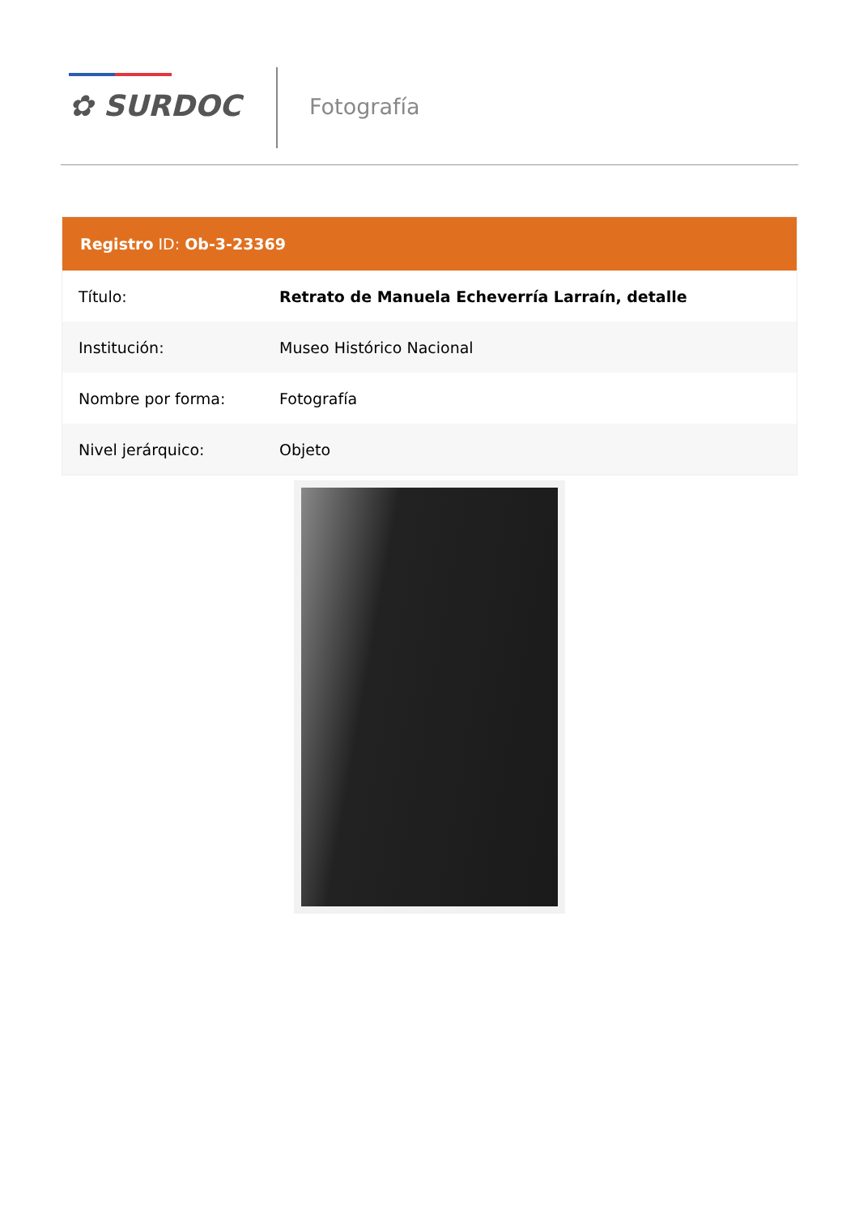✿ SURDOC Fotografía
Registro ID: Ob-3-23369
| Título: | Retrato de Manuela Echeverría Larraín, detalle |
| Institución: | Museo Histórico Nacional |
| Nombre por forma: | Fotografía |
| Nivel jerárquico: | Objeto |